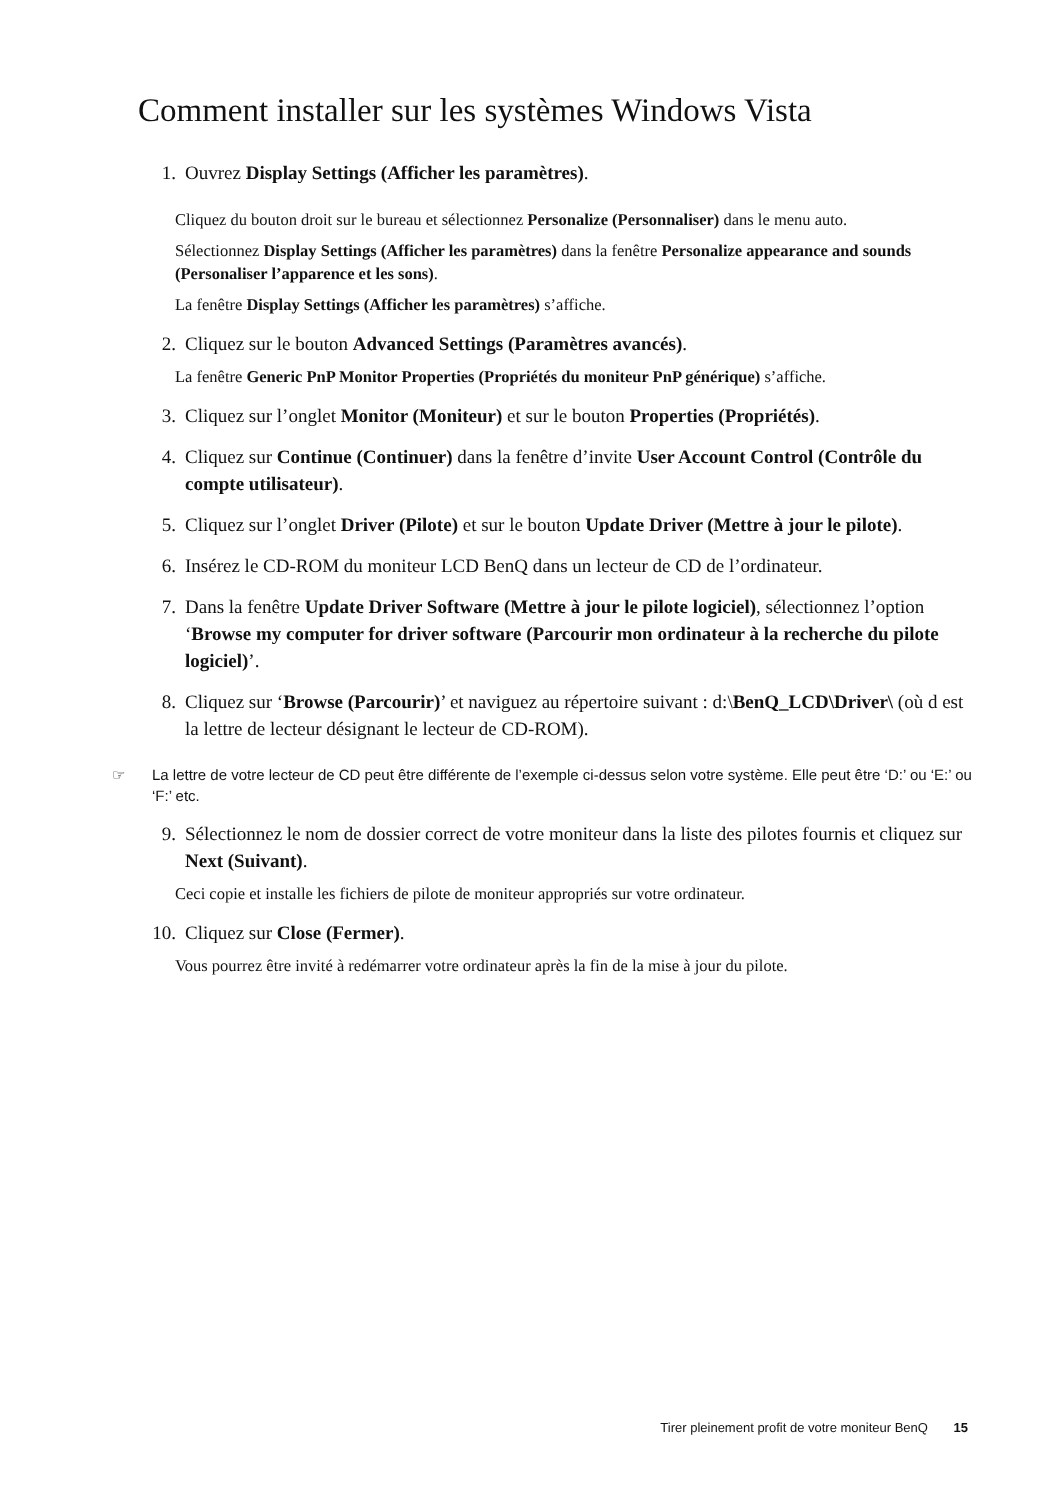Comment installer sur les systèmes Windows Vista
1. Ouvrez Display Settings (Afficher les paramètres).
Cliquez du bouton droit sur le bureau et sélectionnez Personalize (Personnaliser) dans le menu auto.
Sélectionnez Display Settings (Afficher les paramètres) dans la fenêtre Personalize appearance and sounds (Personaliser l’apparence et les sons).
La fenêtre Display Settings (Afficher les paramètres) s’affiche.
2. Cliquez sur le bouton Advanced Settings (Paramètres avancés).
La fenêtre Generic PnP Monitor Properties (Propriétés du moniteur PnP générique) s’affiche.
3. Cliquez sur l’onglet Monitor (Moniteur) et sur le bouton Properties (Propriétés).
4. Cliquez sur Continue (Continuer) dans la fenêtre d’invite User Account Control (Contrôle du compte utilisateur).
5. Cliquez sur l’onglet Driver (Pilote) et sur le bouton Update Driver (Mettre à jour le pilote).
6. Insérez le CD-ROM du moniteur LCD BenQ dans un lecteur de CD de l’ordinateur.
7. Dans la fenêtre Update Driver Software (Mettre à jour le pilote logiciel), sélectionnez l’option ‘Browse my computer for driver software (Parcourir mon ordinateur à la recherche du pilote logiciel)’.
8. Cliquez sur ‘Browse (Parcourir)’ et naviguez au répertoire suivant : d:\BenQ_LCD\Driver\ (où d est la lettre de lecteur désignant le lecteur de CD-ROM).
☞ La lettre de votre lecteur de CD peut être différente de l’exemple ci-dessus selon votre système. Elle peut être ‘D:’ ou ‘E:’ ou ‘F:’ etc.
9. Sélectionnez le nom de dossier correct de votre moniteur dans la liste des pilotes fournis et cliquez sur Next (Suivant).
Ceci copie et installe les fichiers de pilote de moniteur appropriés sur votre ordinateur.
10. Cliquez sur Close (Fermer).
Vous pourrez être invité à redémarrer votre ordinateur après la fin de la mise à jour du pilote.
Tirer pleinement profit de votre moniteur BenQ 15